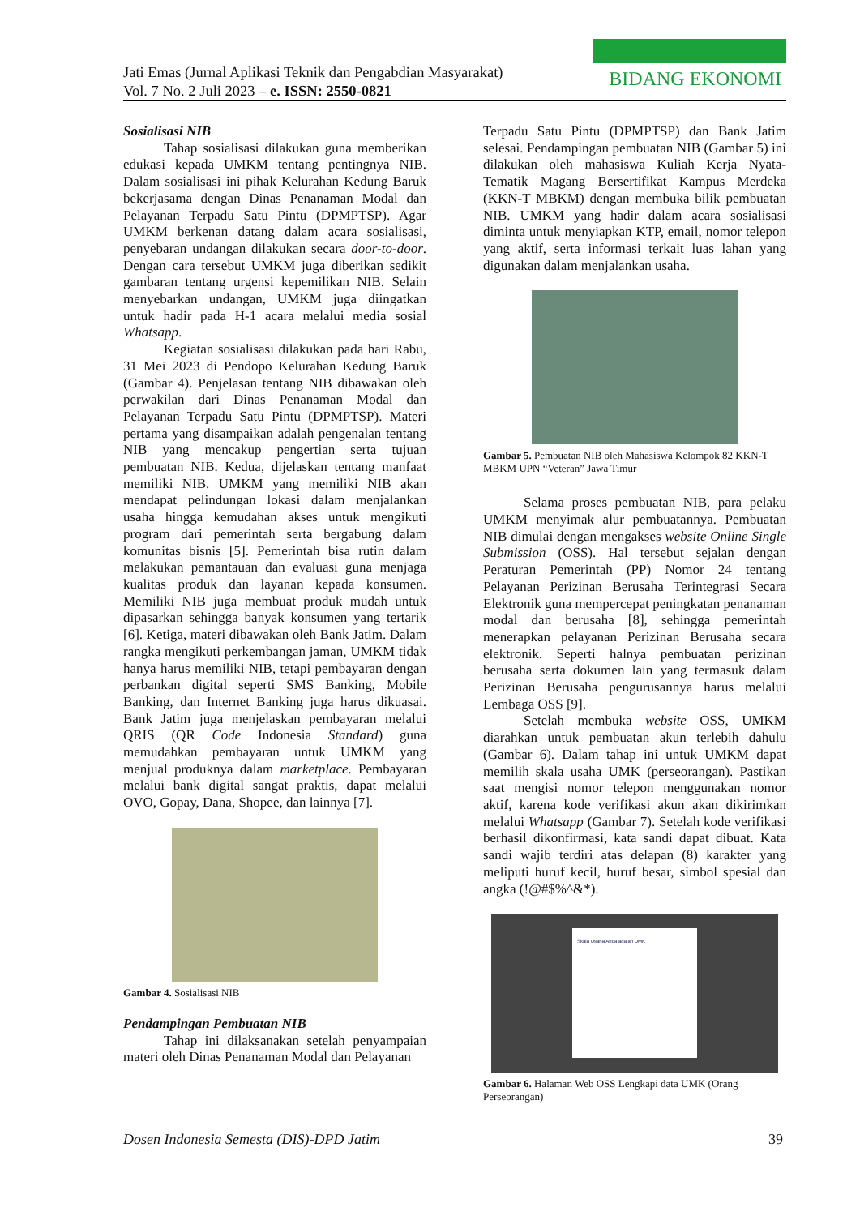Jati Emas (Jurnal Aplikasi Teknik dan Pengabdian Masyarakat)
Vol. 7 No. 2 Juli 2023 – e. ISSN: 2550-0821
BIDANG EKONOMI
Sosialisasi NIB
Tahap sosialisasi dilakukan guna memberikan edukasi kepada UMKM tentang pentingnya NIB. Dalam sosialisasi ini pihak Kelurahan Kedung Baruk bekerjasama dengan Dinas Penanaman Modal dan Pelayanan Terpadu Satu Pintu (DPMPTSP). Agar UMKM berkenan datang dalam acara sosialisasi, penyebaran undangan dilakukan secara door-to-door. Dengan cara tersebut UMKM juga diberikan sedikit gambaran tentang urgensi kepemilikan NIB. Selain menyebarkan undangan, UMKM juga diingatkan untuk hadir pada H-1 acara melalui media sosial Whatsapp.
Kegiatan sosialisasi dilakukan pada hari Rabu, 31 Mei 2023 di Pendopo Kelurahan Kedung Baruk (Gambar 4). Penjelasan tentang NIB dibawakan oleh perwakilan dari Dinas Penanaman Modal dan Pelayanan Terpadu Satu Pintu (DPMPTSP). Materi pertama yang disampaikan adalah pengenalan tentang NIB yang mencakup pengertian serta tujuan pembuatan NIB. Kedua, dijelaskan tentang manfaat memiliki NIB. UMKM yang memiliki NIB akan mendapat pelindungan lokasi dalam menjalankan usaha hingga kemudahan akses untuk mengikuti program dari pemerintah serta bergabung dalam komunitas bisnis [5]. Pemerintah bisa rutin dalam melakukan pemantauan dan evaluasi guna menjaga kualitas produk dan layanan kepada konsumen. Memiliki NIB juga membuat produk mudah untuk dipasarkan sehingga banyak konsumen yang tertarik [6]. Ketiga, materi dibawakan oleh Bank Jatim. Dalam rangka mengikuti perkembangan jaman, UMKM tidak hanya harus memiliki NIB, tetapi pembayaran dengan perbankan digital seperti SMS Banking, Mobile Banking, dan Internet Banking juga harus dikuasai. Bank Jatim juga menjelaskan pembayaran melalui QRIS (QR Code Indonesia Standard) guna memudahkan pembayaran untuk UMKM yang menjual produknya dalam marketplace. Pembayaran melalui bank digital sangat praktis, dapat melalui OVO, Gopay, Dana, Shopee, dan lainnya [7].
Gambar 4. Sosialisasi NIB
Pendampingan Pembuatan NIB
Tahap ini dilaksanakan setelah penyampaian materi oleh Dinas Penanaman Modal dan Pelayanan
Terpadu Satu Pintu (DPMPTSP) dan Bank Jatim selesai. Pendampingan pembuatan NIB (Gambar 5) ini dilakukan oleh mahasiswa Kuliah Kerja Nyata-Tematik Magang Bersertifikat Kampus Merdeka (KKN-T MBKM) dengan membuka bilik pembuatan NIB. UMKM yang hadir dalam acara sosialisasi diminta untuk menyiapkan KTP, email, nomor telepon yang aktif, serta informasi terkait luas lahan yang digunakan dalam menjalankan usaha.
Gambar 5. Pembuatan NIB oleh Mahasiswa Kelompok 82 KKN-T MBKM UPN “Veteran” Jawa Timur
Selama proses pembuatan NIB, para pelaku UMKM menyimak alur pembuatannya. Pembuatan NIB dimulai dengan mengakses website Online Single Submission (OSS). Hal tersebut sejalan dengan Peraturan Pemerintah (PP) Nomor 24 tentang Pelayanan Perizinan Berusaha Terintegrasi Secara Elektronik guna mempercepat peningkatan penanaman modal dan berusaha [8], sehingga pemerintah menerapkan pelayanan Perizinan Berusaha secara elektronik. Seperti halnya pembuatan perizinan berusaha serta dokumen lain yang termasuk dalam Perizinan Berusaha pengurusannya harus melalui Lembaga OSS [9].
Setelah membuka website OSS, UMKM diarahkan untuk pembuatan akun terlebih dahulu (Gambar 6). Dalam tahap ini untuk UMKM dapat memilih skala usaha UMK (perseorangan). Pastikan saat mengisi nomor telepon menggunakan nomor aktif, karena kode verifikasi akun akan dikirimkan melalui Whatsapp (Gambar 7). Setelah kode verifikasi berhasil dikonfirmasi, kata sandi dapat dibuat. Kata sandi wajib terdiri atas delapan (8) karakter yang meliputi huruf kecil, huruf besar, simbol spesial dan angka (!@#$%^&*).
Skala Usaha Anda adalah UMK
Gambar 6. Halaman Web OSS Lengkapi data UMK (Orang Perseorangan)
Dosen Indonesia Semesta (DIS)-DPD Jatim 39